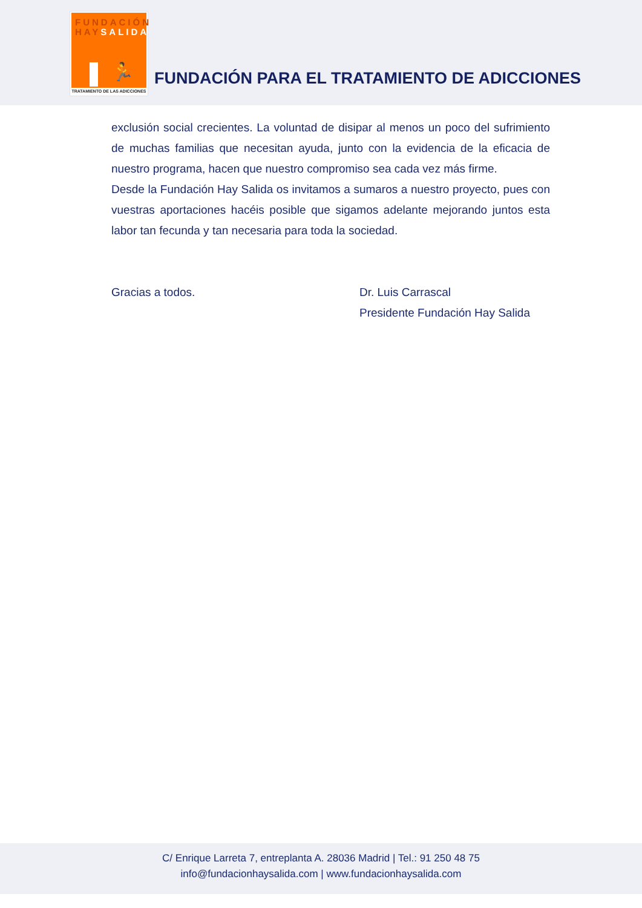FUNDACIÓN
HAYSALIDA
🏃
TRATAMIENTO DE LAS ADICCIONES
FUNDACIÓN PARA EL TRATAMIENTO DE ADICCIONES
exclusión social crecientes. La voluntad de disipar al menos un poco del sufrimiento de muchas familias que necesitan ayuda, junto con la evidencia de la eficacia de nuestro programa, hacen que nuestro compromiso sea cada vez más firme.
Desde la Fundación Hay Salida os invitamos a sumaros a nuestro proyecto, pues con vuestras aportaciones hacéis posible que sigamos adelante mejorando juntos esta labor tan fecunda y tan necesaria para toda la sociedad.
Gracias a todos. Dr. Luis Carrascal
Presidente Fundación Hay Salida
C/ Enrique Larreta 7, entreplanta A. 28036 Madrid | Tel.: 91 250 48 75
info@fundacionhaysalida.com | www.fundacionhaysalida.com